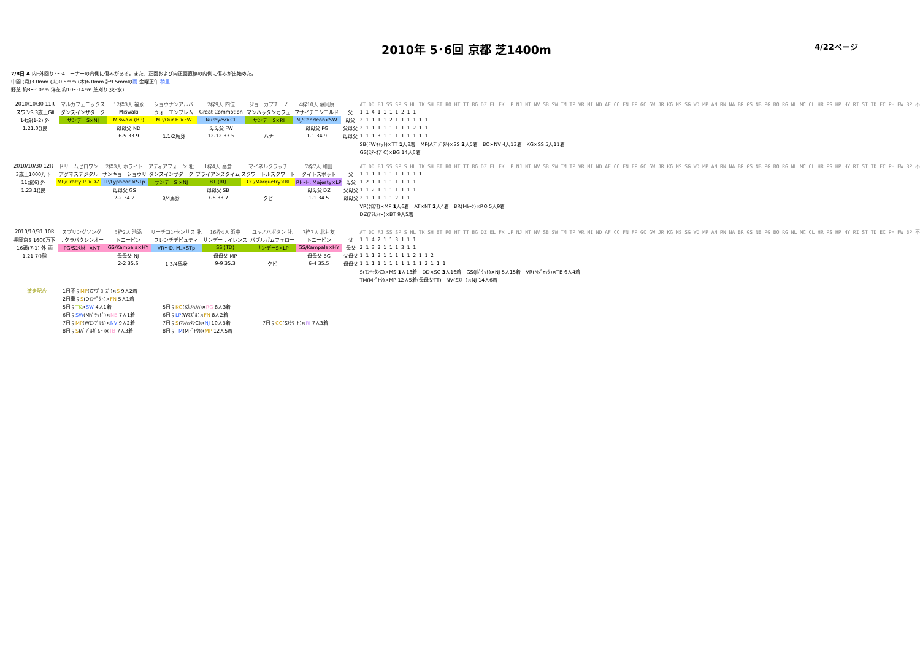2010年 5･6回 京都 芝1400m 4/22ページ
7/8日 A 内･外回り3～4コーナーの内側に傷みがある。また、正面および向正面直線の内側に傷みが出始めた。
中間 (月)3.0mm (火)0.5mm (木)6.0mm 計9.5mmの雨 金曜正午 稍重
野芝 約8～10cm 洋芝 約10～14cm 芝刈り(火･水)
| 2010/10/30 11R | マルカフェニックス | 12枠3人 福永 | ショウナンアルバ | 2枠9人 四位 | ジョーカプチーノ | 4枠10人 藤岡康 | | AT DD FJ SS SP S HL TK SH BT RO HT TT BG DZ EL FK LP NJ NT NV SB SW TM TP VR MI ND AF CC FN FP GC GW JR KG MS SG WD MP AN RN NA BR GS NB PG BO RG NL MC CL HR PS HP HY RI ST TD EC PH FW BP 不 |
| スワンS 3歳上GⅡ | ダンスインザダーク | Miswaki | ウォーエンブレム | Great Commotion | マンハッタンカフェ | フサイチコンコルド | 父 | 1 1 4 1 1 1 1 2 1 1 |
| 14頭(1-2) 外 | サンデーS×NJ | Miswaki (BP) | MP/Our E.×FW | Nureyev×CL | サンデーS×RI | NJ/Caerleon×SW | 母父 | 2 1 1 1 1 2 1 1 1 1 1 1 |
| 1.21.0()良 | | 母母父 ND | | 母母父 FW | | 母母父 PG | 父母父 | 2 1 1 1 1 1 1 1 1 2 1 1 |
| | | 6-5 33.9 | 1.1/2馬身 | 12-12 33.5 | ハナ | 1-1 34.9 | 母母父 | 1 1 1 3 1 1 1 1 1 1 1 1 |
| | | | | | | | | SB(FWｷｬｯﾄ)×TT 1 人8着 MP(Aﾃﾞｼﾞﾀﾙ)×SS 2 人5着 BO×NV 4人13着 KG×SS 5人11着 |
| | | | | | | | | GS(ｽﾀｰｵﾌﾞC)×BG 14人6着 |
| 2010/10/30 12R | ドリームゼロワン | 2枠3人 ホワイト | アディアフォーン 牝 | 1枠4人 高倉 | マイネルクラッチ | 7枠7人 和田 | | AT DD FJ SS SP S HL TK SH BT RO HT TT BG DZ EL FK LP NJ NT NV SB SW TM TP VR MI ND AF CC FN FP GC GW JR KG MS SG WD MP AN RN NA BR GS NB PG BO RG NL MC CL HR PS HP HY RI ST TD EC PH FW BP 不 |
| 3歳上1000万下 | アグネスデジタル | サンキョーショウリ | ダンスインザダーク | ブライアンズタイム | スクワートルスクワート | タイトスポット | 父 | 1 1 1 1 1 1 1 1 1 1 1 |
| 11頭(6) 外 | MP/Crafty P. ×DZ | LP/Lypheor ×STp | サンデーS ×NJ | BT (RI) | CC/Marquetry×RI | RI～H. Majesty×LP | 母父 | 1 2 1 1 1 1 1 1 1 1 |
| 1.23.1()良 | | 母母父 GS | | 母母父 SB | | 母母父 DZ | 父母父 | 1 1 2 1 1 1 1 1 1 1 |
| | | 2-2 34.2 | 3/4馬身 | 7-6 33.7 | クビ | 1-1 34.5 | 母母父 | 2 1 1 1 1 1 2 1 1 |
| | | | | | | | | VR(ｸﾛﾌﾈ)×MP 1 人6着 AT×NT 2 人4着 BR(Mﾑｰﾝ)×RO 5人9着 |
| | | | | | | | | DZ(ｱﾗﾑｼｬｰ)×BT 9人5着 |
| 2010/10/31 10R | スプリングソング | 5枠2人 池添 | リーチコンセンサス 牝 | 16枠4人 浜中 | ユキノハボタン 牝 | 7枠7人 北村友 | | AT DD FJ SS SP S HL TK SH BT RO HT TT BG DZ EL FK LP NJ NT NV SB SW TM TP VR MI ND AF CC FN FP GC GW JR KG MS SG WD MP AN RN NA BR GS NB PG BO RG NL MC CL HR PS HP HY RI ST TD EC PH FW BP 不 |
| 長岡京S 1600万下 | サクラバクシンオー | トニービン | フレンチデピュティ | サンデーサイレンス | バブルガムフェロー | トニービン | 父 | 1 1 4 2 1 1 3 1 1 1 |
| 16頭(7-1) 外 雨 | PG/Sﾕﾀｶｵｰ ×NT | GS/Kampala×HY | VR～D. M.×STp | SS (TD) | サンデーS×LP | GS/Kampala×HY | 母父 | 2 1 3 2 1 1 1 3 1 1 |
| 1.21.7()稍 | | 母母父 NJ | | 母母父 MP | | 母母父 BG | 父母父 | 1 1 1 2 1 1 1 1 1 2 1 1 2 |
| | | 2-2 35.6 | 1.3/4馬身 | 9-9 35.3 | クビ | 6-4 35.5 | 母母父 | 1 1 1 1 1 1 1 1 1 1 1 2 1 1 1 |
| | | | | | | | | S(ﾏﾝﾊｯﾀﾝC)×MS 1 人13着 DD×SC 3 人16着 GS(Jﾎﾟｹｯﾄ)×NJ 5人15着 VR(Nｼﾞｬｯｸ)×TB 6人4着 |
| | | | | | | | | TM(Mﾄﾞﾄｳ)×MP 12人5着(母母父TT) NV(Sｽｷｰ)×NJ 14人6着 |
| 激走配合 | 1日不； MP (Gｱﾌﾟﾛｰｽﾞ)× S 9人2着 | | |
| | 2日重； S (Dｲﾝﾊﾟｸﾄ)× FN 5人1着 | | |
| | 5日； TK × SW 4人1着 | 5日； KG (Kｶﾒﾊﾒﾊ)× RG 8人3着 | |
| | 6日； SW (Mﾊﾞﾗｯﾄﾞ)× NB 7人1着 | 6日； LP (Wﾏｽﾞﾙ)× FN 8人2着 | |
| | 7日； MP (Wｴﾝﾌﾞﾚﾑ)× NV 9人2着 | 7日； S (ﾏﾝﾊｯﾀﾝC)× NJ 10人3着 | 7日； CC (Sｽｸﾜｰﾄ)× RI 7人3着 |
| | 8日； S (ﾊﾞﾌﾞﾙｶﾞﾑF)× TB 7人3着 | 8日； TM (Mﾄﾞﾄｳ)× MP 12人5着 | |